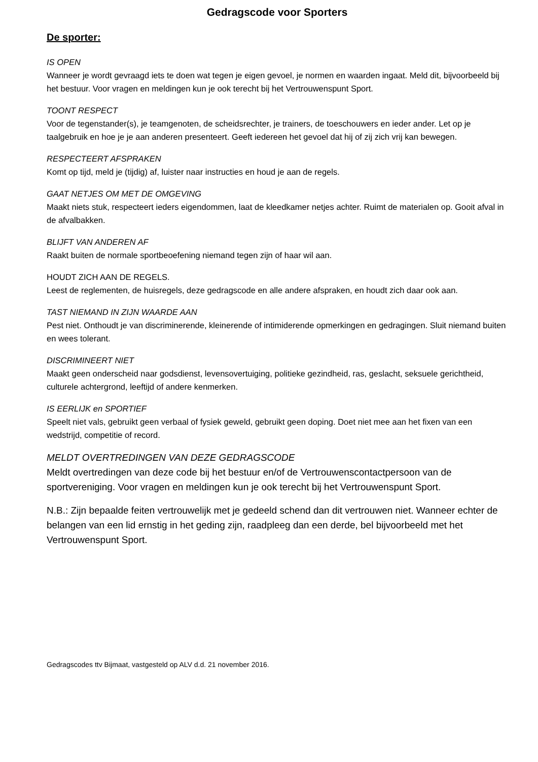Gedragscode voor Sporters
De sporter:
IS OPEN
Wanneer je wordt gevraagd iets te doen wat tegen je eigen gevoel, je normen en waarden ingaat. Meld dit, bijvoorbeeld bij het bestuur. Voor vragen en meldingen kun je ook terecht bij het Vertrouwenspunt Sport.
TOONT RESPECT
Voor de tegenstander(s), je teamgenoten, de scheidsrechter, je trainers, de toeschouwers en ieder ander. Let op je taalgebruik en hoe je je aan anderen presenteert. Geeft iedereen het gevoel dat hij of zij zich vrij kan bewegen.
RESPECTEERT AFSPRAKEN
Komt op tijd, meld je (tijdig) af, luister naar instructies en houd je aan de regels.
GAAT NETJES OM MET DE OMGEVING
Maakt niets stuk, respecteert ieders eigendommen, laat de kleedkamer netjes achter. Ruimt de materialen op. Gooit afval in de afvalbakken.
BLIJFT VAN ANDEREN AF
Raakt buiten de normale sportbeoefening niemand tegen zijn of haar wil aan.
HOUDT ZICH AAN DE REGELS.
Leest de reglementen, de huisregels, deze gedragscode en alle andere afspraken, en houdt zich daar ook aan.
TAST NIEMAND IN ZIJN WAARDE AAN
Pest niet. Onthoudt je van discriminerende, kleinerende of intimiderende opmerkingen en gedragingen. Sluit niemand buiten en wees tolerant.
DISCRIMINEERT NIET
Maakt geen onderscheid naar godsdienst, levensovertuiging, politieke gezindheid, ras, geslacht, seksuele gerichtheid, culturele achtergrond, leeftijd of andere kenmerken.
IS EERLIJK en SPORTIEF
Speelt niet vals, gebruikt geen verbaal of fysiek geweld, gebruikt geen doping. Doet niet mee aan het fixen van een wedstrijd, competitie of record.
MELDT OVERTREDINGEN VAN DEZE GEDRAGSCODE
Meldt overtredingen van deze code bij het bestuur en/of de Vertrouwenscontactpersoon van de sportvereniging. Voor vragen en meldingen kun je ook terecht bij het Vertrouwenspunt Sport.
N.B.: Zijn bepaalde feiten vertrouwelijk met je gedeeld schend dan dit vertrouwen niet. Wanneer echter de belangen van een lid ernstig in het geding zijn, raadpleeg dan een derde, bel bijvoorbeeld met het Vertrouwenspunt Sport.
Gedragscodes ttv Bijmaat, vastgesteld op ALV d.d. 21 november 2016.